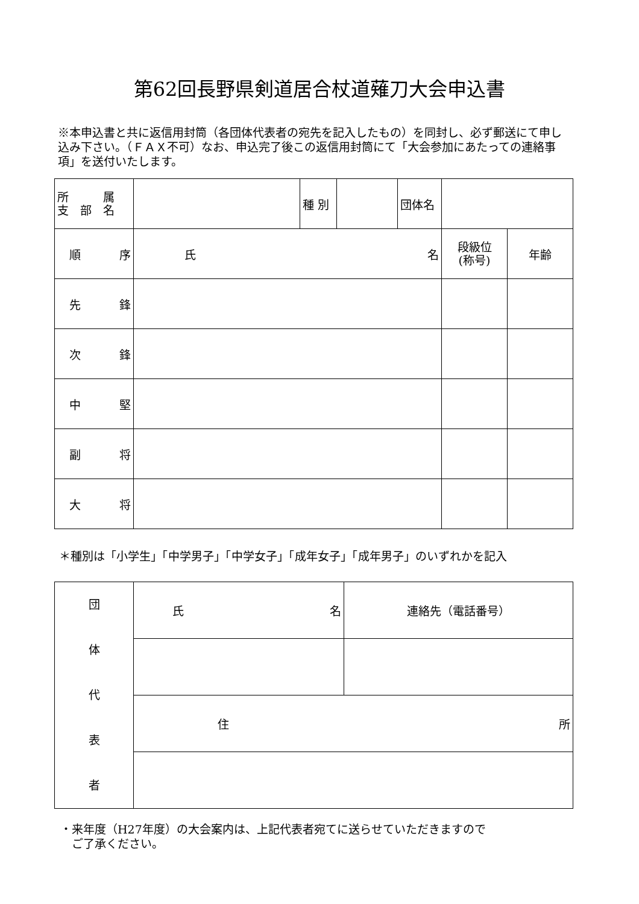第62回長野県剣道居合杖道薙刀大会申込書
※本申込書と共に返信用封筒（各団体代表者の宛先を記入したもの）を同封し、必ず郵送にて申し込み下さい。（ＦＡＸ不可）なお、申込完了後この返信用封筒にて「大会参加にあたっての連絡事項」を送付いたします。
| 所 属 支 部 名 | | 種 別 | | 団体名 | | | |
| 順 序 | 氏 名 | | | | | 段級位 (称号) | 年齢 |
| 先 鋒 | | | | | | | |
| 次 鋒 | | | | | | | |
| 中 堅 | | | | | | | |
| 副 将 | | | | | | | |
| 大 将 | | | | | | | |
＊種別は「小学生」「中学男子」「中学女子」「成年女子」「成年男子」のいずれかを記入
| 団 体 代 表 者 | 氏 名 | 連絡先（電話番号） |
| | 住 所 | |
・来年度（H27年度）の大会案内は、上記代表者宛てに送らせていただきますので
　ご了承ください。